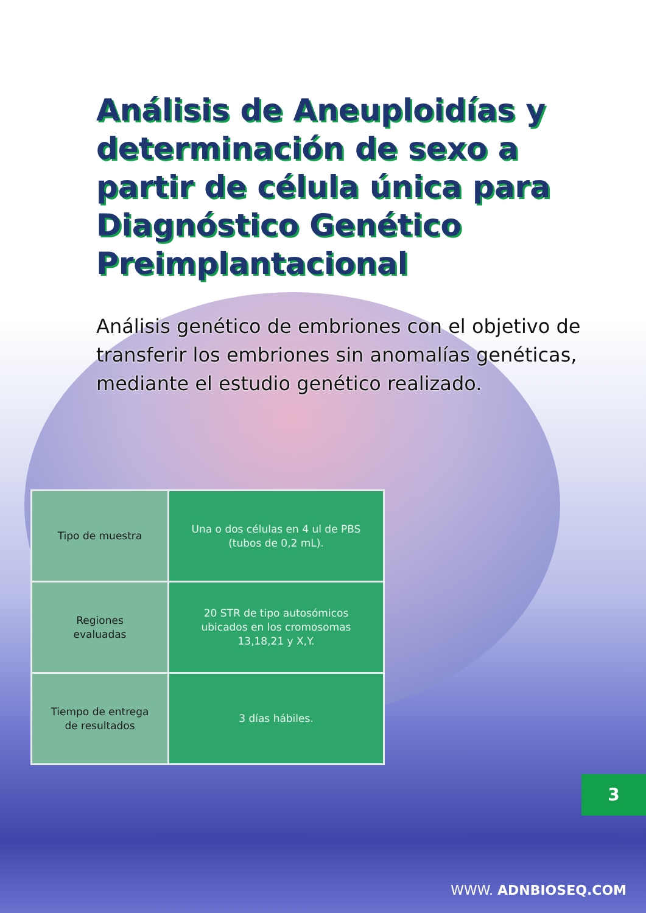Análisis de Aneuploidías y determinación de sexo a partir de célula única para Diagnóstico Genético Preimplantacional
Análisis genético de embriones con el objetivo de transferir los embriones sin anomalías genéticas, mediante el estudio genético realizado.
| Tipo de muestra | Una o dos células en 4 ul de PBS (tubos de 0,2 mL). |
| Regiones evaluadas | 20 STR de tipo autosómicos ubicados en los cromosomas 13,18,21 y X,Y. |
| Tiempo de entrega de resultados | 3 días hábiles. |
3
WWW. ADNBIOSEQ.COM